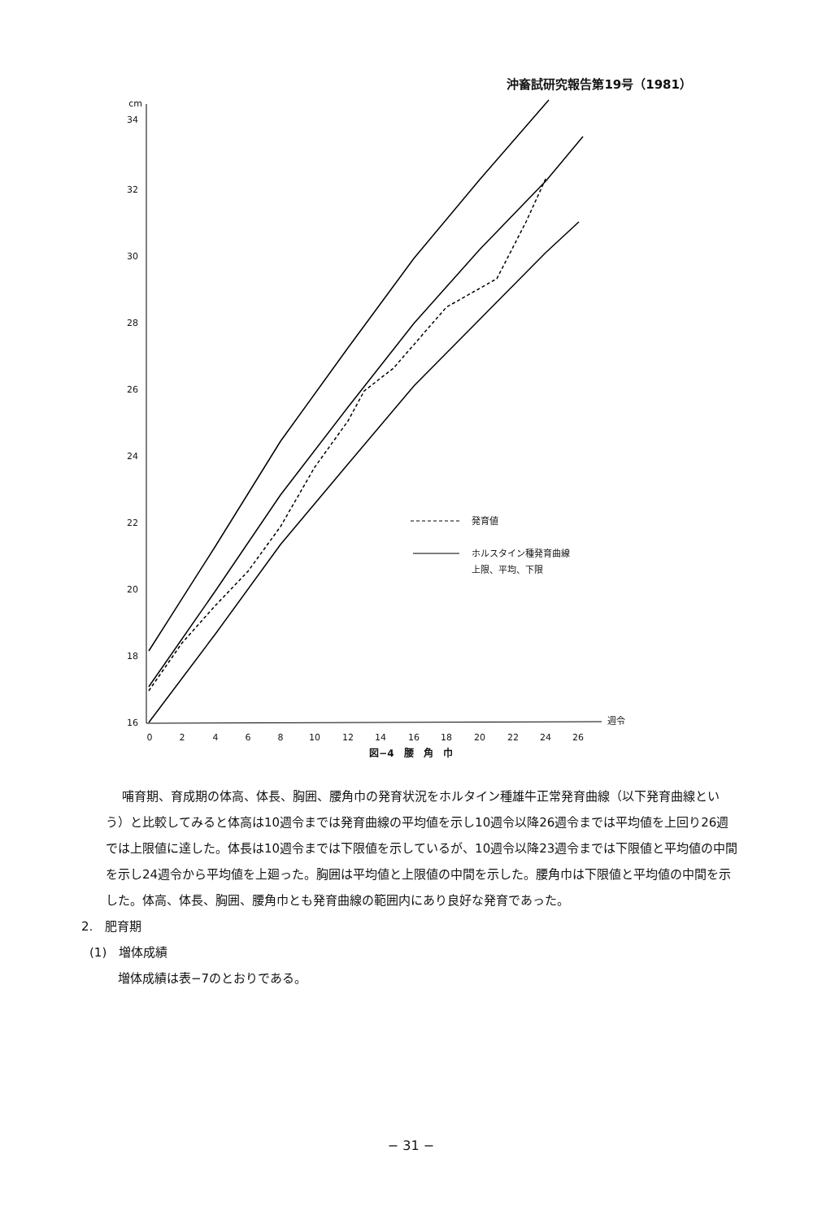沖畜試研究報告第19号（1981）
cm
34
32
30
28
26
24
22
20
18
16
0
2
4
6
8
10
12
14
16
18
20
22
24
26
週令
発育値
ホルスタイン種発育曲線
上限、平均、下限
図−4　腰　角　巾
哺育期、育成期の体高、体長、胸囲、腰角巾の発育状況をホルタイン種雄牛正常発育曲線（以下発育曲線という）と比較してみると体高は10週令までは発育曲線の平均値を示し10週令以降26週令までは平均値を上回り26週では上限値に達した。体長は10週令までは下限値を示しているが、10週令以降23週令までは下限値と平均値の中間を示し24週令から平均値を上廻った。胸囲は平均値と上限値の中間を示した。腰角巾は下限値と平均値の中間を示した。体高、体長、胸囲、腰角巾とも発育曲線の範囲内にあり良好な発育であった。
2.　肥育期
(1)　増体成績
増体成績は表−7のとおりである。
− 31 −